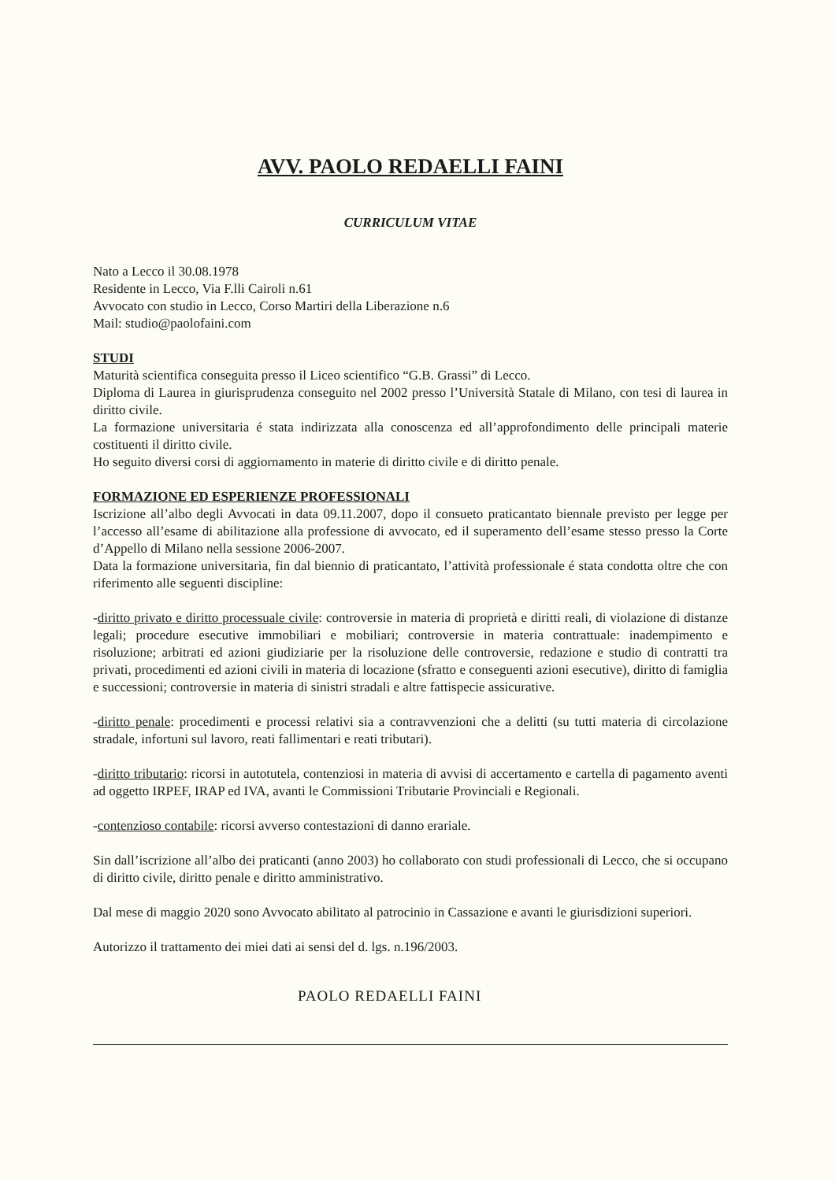AVV. PAOLO REDAELLI FAINI
CURRICULUM VITAE
Nato a Lecco il 30.08.1978
Residente in Lecco, Via F.lli Cairoli n.61
Avvocato con studio in Lecco, Corso Martiri della Liberazione n.6
Mail: studio@paolofaini.com
STUDI
Maturità scientifica conseguita presso il Liceo scientifico “G.B. Grassi” di Lecco.
Diploma di Laurea in giurisprudenza conseguito nel 2002 presso l’Università Statale di Milano, con tesi di laurea in diritto civile.
La formazione universitaria é stata indirizzata alla conoscenza ed all’approfondimento delle principali materie costituenti il diritto civile.
Ho seguito diversi corsi di aggiornamento in materie di diritto civile e di diritto penale.
FORMAZIONE ED ESPERIENZE PROFESSIONALI
Iscrizione all’albo degli Avvocati in data 09.11.2007, dopo il consueto praticantato biennale previsto per legge per l’accesso all’esame di abilitazione alla professione di avvocato, ed il superamento dell’esame stesso presso la Corte d’Appello di Milano nella sessione 2006-2007.
Data la formazione universitaria, fin dal biennio di praticantato, l’attività professionale é stata condotta oltre che con riferimento alle seguenti discipline:
-diritto privato e diritto processuale civile: controversie in materia di proprietà e diritti reali, di violazione di distanze legali; procedure esecutive immobiliari e mobiliari; controversie in materia contrattuale: inadempimento e risoluzione; arbitrati ed azioni giudiziarie per la risoluzione delle controversie, redazione e studio di contratti tra privati, procedimenti ed azioni civili in materia di locazione (sfratto e conseguenti azioni esecutive), diritto di famiglia e successioni; controversie in materia di sinistri stradali e altre fattispecie assicurative.
-diritto penale: procedimenti e processi relativi sia a contravvenzioni che a delitti (su tutti materia di circolazione stradale, infortuni sul lavoro, reati fallimentari e reati tributari).
-diritto tributario: ricorsi in autotutela, contenziosi in materia di avvisi di accertamento e cartella di pagamento aventi ad oggetto IRPEF, IRAP ed IVA, avanti le Commissioni Tributarie Provinciali e Regionali.
-contenzioso contabile: ricorsi avverso contestazioni di danno erariale.
Sin dall’iscrizione all’albo dei praticanti (anno 2003) ho collaborato con studi professionali di Lecco, che si occupano di diritto civile, diritto penale e diritto amministrativo.
Dal mese di maggio 2020 sono Avvocato abilitato al patrocinio in Cassazione e avanti le giurisdizioni superiori.
Autorizzo il trattamento dei miei dati ai sensi del d. lgs. n.196/2003.
PAOLO REDAELLI FAINI